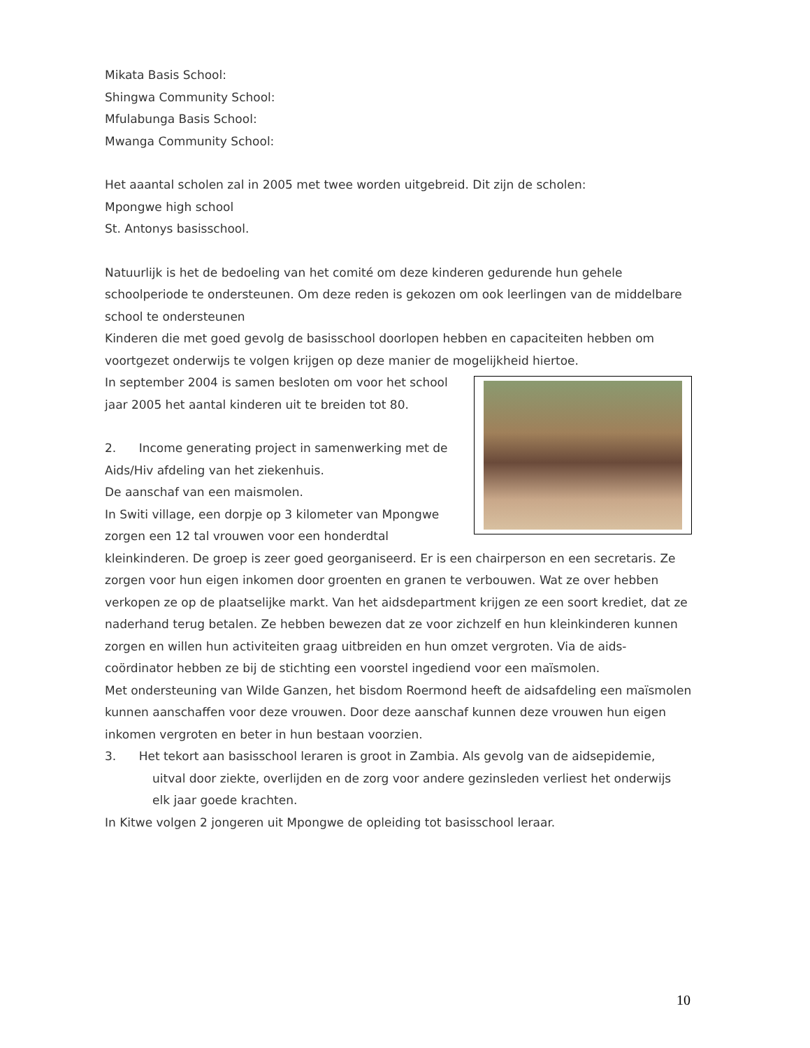Mikata Basis School:
Shingwa Community School:
Mfulabunga Basis School:
Mwanga Community School:
Het aaantal scholen zal in 2005 met twee worden uitgebreid. Dit zijn de scholen:
Mpongwe high school
St. Antonys basisschool.
Natuurlijk is het de bedoeling van het comité om deze kinderen gedurende hun gehele schoolperiode te ondersteunen. Om deze reden is gekozen om ook leerlingen van de middelbare school te ondersteunen
Kinderen die met goed gevolg de basisschool doorlopen hebben en capaciteiten hebben om voortgezet onderwijs te volgen krijgen op deze manier de mogelijkheid hiertoe.
In september 2004 is samen besloten om voor het school jaar 2005 het aantal kinderen uit te breiden tot 80.
2. Income generating project in samenwerking met de Aids/Hiv afdeling van het ziekenhuis.
De aanschaf van een maismolen.
In Switi village, een dorpje op 3 kilometer van Mpongwe zorgen een 12 tal vrouwen voor een honderdtal kleinkinderen. De groep is zeer goed georganiseerd. Er is een chairperson en een secretaris. Ze zorgen voor hun eigen inkomen door groenten en granen te verbouwen. Wat ze over hebben verkopen ze op de plaatselijke markt. Van het aidsdepartment krijgen ze een soort krediet, dat ze naderhand terug betalen. Ze hebben bewezen dat ze voor zichzelf en hun kleinkinderen kunnen zorgen en willen hun activiteiten graag uitbreiden en hun omzet vergroten. Via de aids-coördinator hebben ze bij de stichting een voorstel ingediend voor een maïsmolen.
Met ondersteuning van Wilde Ganzen, het bisdom Roermond heeft de aidsafdeling een maïsmolen kunnen aanschaffen voor deze vrouwen. Door deze aanschaf kunnen deze vrouwen hun eigen inkomen vergroten en beter in hun bestaan voorzien.
3. Het tekort aan basisschool leraren is groot in Zambia. Als gevolg van de aidsepidemie, uitval door ziekte, overlijden en de zorg voor andere gezinsleden verliest het onderwijs elk jaar goede krachten.
In Kitwe volgen 2 jongeren uit Mpongwe de opleiding tot basisschool leraar.
10